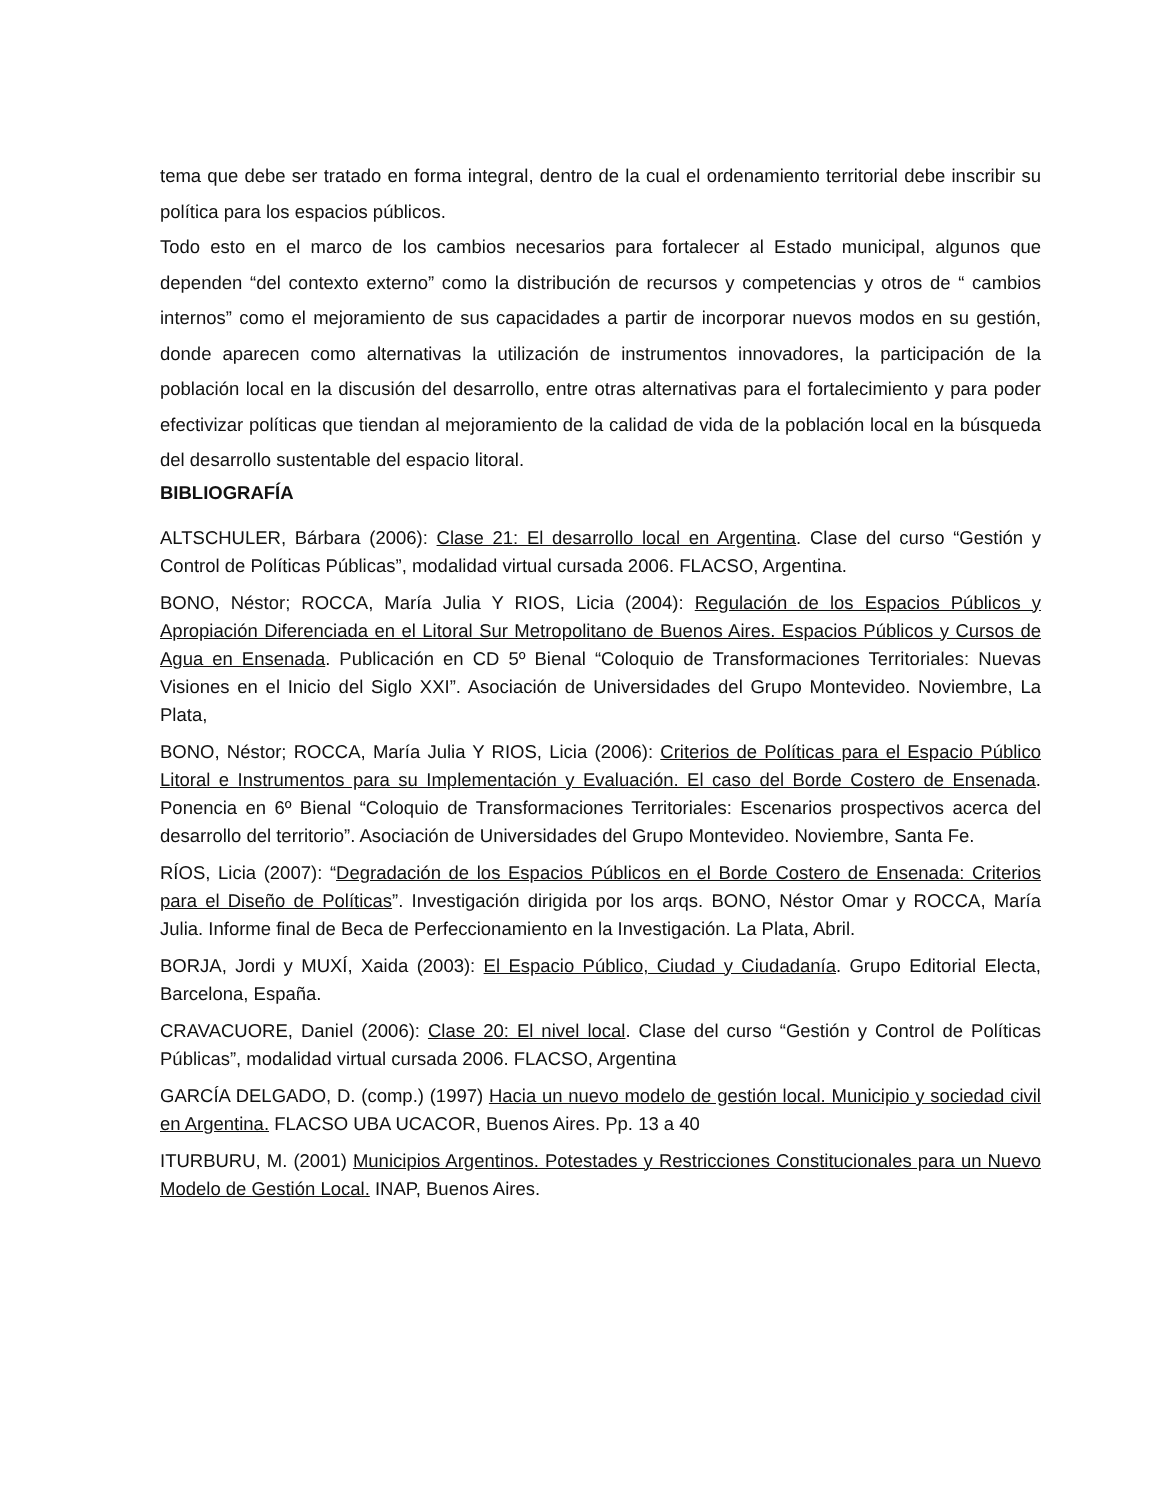tema que debe ser tratado en forma integral, dentro de la cual el ordenamiento territorial debe inscribir su política para los espacios públicos.
Todo esto en el marco de los cambios necesarios para fortalecer al Estado municipal, algunos que dependen “del contexto externo” como la distribución de recursos y competencias y otros de “ cambios internos” como el mejoramiento de sus capacidades a partir de incorporar nuevos modos en su gestión, donde aparecen como alternativas la utilización de instrumentos innovadores, la participación de la población local en la discusión del desarrollo, entre otras alternativas para el fortalecimiento y para poder efectivizar políticas que tiendan al mejoramiento de la calidad de vida de la población local en la búsqueda del desarrollo sustentable del espacio litoral.
BIBLIOGRAFÍA
ALTSCHULER, Bárbara (2006): Clase 21: El desarrollo local en Argentina. Clase del curso “Gestión y Control de Políticas Públicas”, modalidad virtual cursada 2006. FLACSO, Argentina.
BONO, Néstor; ROCCA, María Julia Y RIOS, Licia (2004): Regulación de los Espacios Públicos y Apropiación Diferenciada en el Litoral Sur Metropolitano de Buenos Aires. Espacios Públicos y Cursos de Agua en Ensenada. Publicación en CD 5º Bienal “Coloquio de Transformaciones Territoriales: Nuevas Visiones en el Inicio del Siglo XXI”. Asociación de Universidades del Grupo Montevideo. Noviembre, La Plata,
BONO, Néstor; ROCCA, María Julia Y RIOS, Licia (2006): Criterios de Políticas para el Espacio Público Litoral e Instrumentos para su Implementación y Evaluación. El caso del Borde Costero de Ensenada. Ponencia en 6º Bienal “Coloquio de Transformaciones Territoriales: Escenarios prospectivos acerca del desarrollo del territorio”. Asociación de Universidades del Grupo Montevideo. Noviembre, Santa Fe.
RÍOS, Licia (2007): “Degradación de los Espacios Públicos en el Borde Costero de Ensenada: Criterios para el Diseño de Políticas”. Investigación dirigida por los arqs. BONO, Néstor Omar y ROCCA, María Julia. Informe final de Beca de Perfeccionamiento en la Investigación. La Plata, Abril.
BORJA, Jordi y MUXÍ, Xaida (2003): El Espacio Público, Ciudad y Ciudadanía. Grupo Editorial Electa, Barcelona, España.
CRAVACUORE, Daniel (2006): Clase 20: El nivel local. Clase del curso “Gestión y Control de Políticas Públicas”, modalidad virtual cursada 2006. FLACSO, Argentina
GARCÍA DELGADO, D. (comp.) (1997) Hacia un nuevo modelo de gestión local. Municipio y sociedad civil en Argentina. FLACSO UBA UCACOR, Buenos Aires. Pp. 13 a 40
ITURBURU, M. (2001) Municipios Argentinos. Potestades y Restricciones Constitucionales para un Nuevo Modelo de Gestión Local. INAP, Buenos Aires.